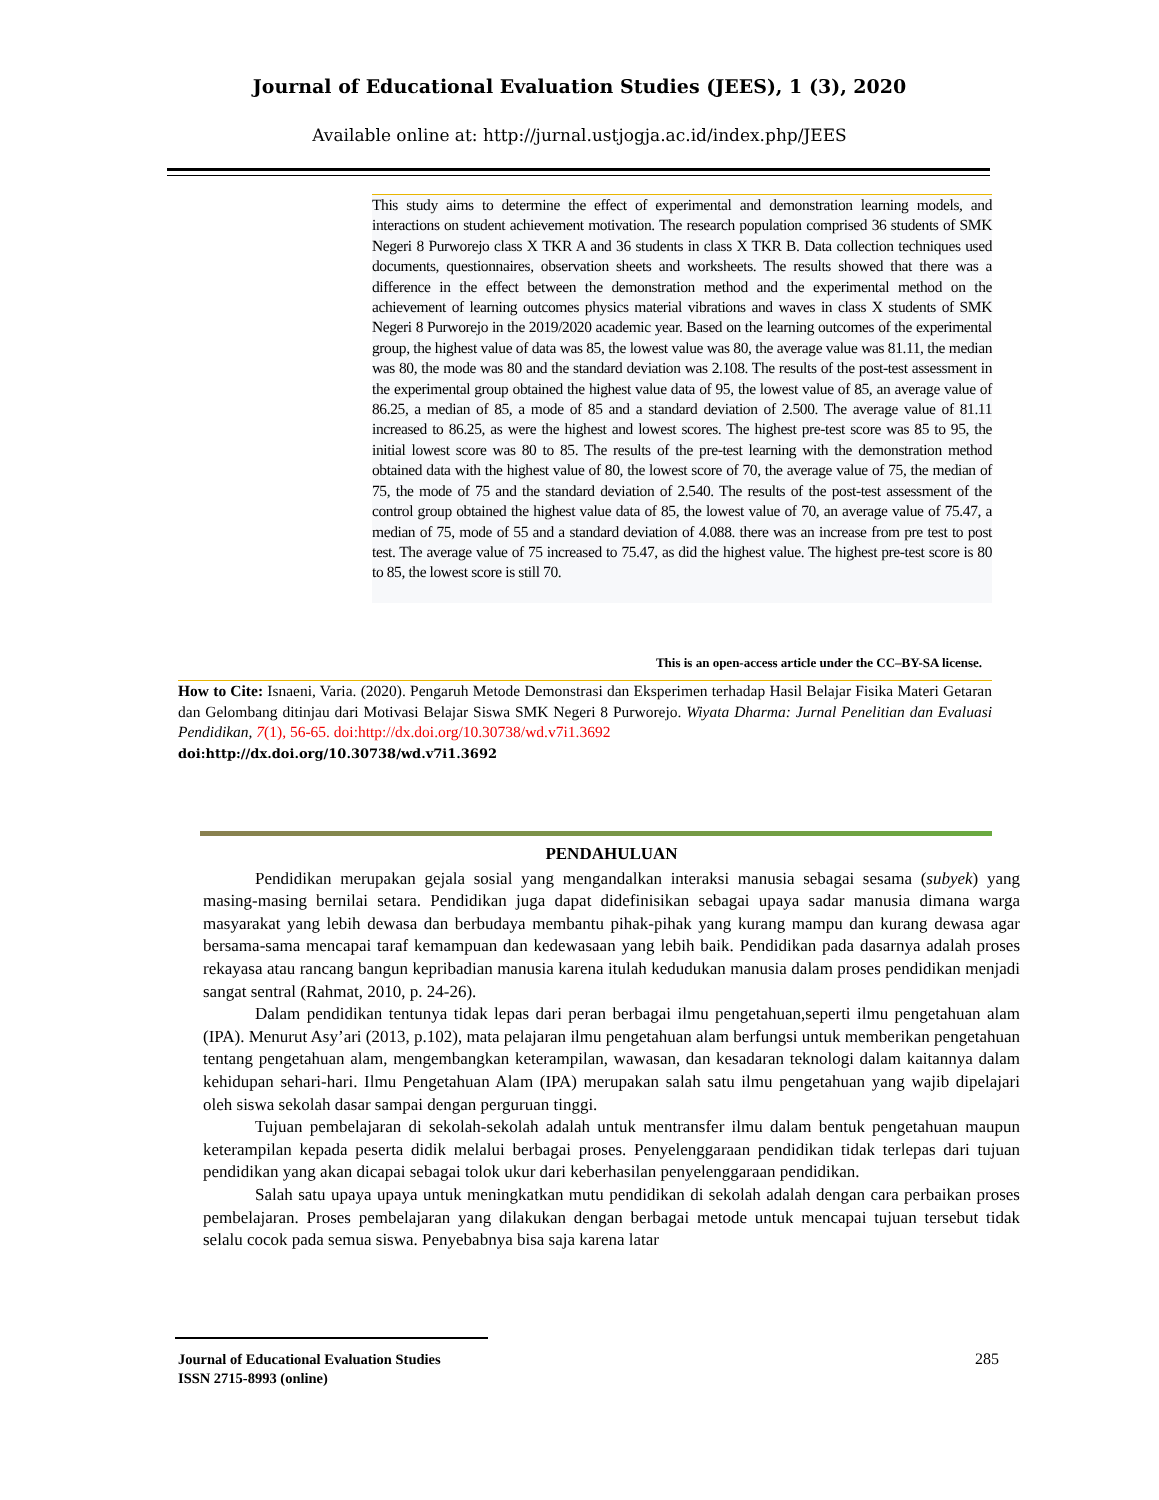Journal of Educational Evaluation Studies (JEES), 1 (3), 2020
Available online at: http://jurnal.ustjogja.ac.id/index.php/JEES
This study aims to determine the effect of experimental and demonstration learning models, and interactions on student achievement motivation. The research population comprised 36 students of SMK Negeri 8 Purworejo class X TKR A and 36 students in class X TKR B. Data collection techniques used documents, questionnaires, observation sheets and worksheets. The results showed that there was a difference in the effect between the demonstration method and the experimental method on the achievement of learning outcomes physics material vibrations and waves in class X students of SMK Negeri 8 Purworejo in the 2019/2020 academic year. Based on the learning outcomes of the experimental group, the highest value of data was 85, the lowest value was 80, the average value was 81.11, the median was 80, the mode was 80 and the standard deviation was 2.108. The results of the post-test assessment in the experimental group obtained the highest value data of 95, the lowest value of 85, an average value of 86.25, a median of 85, a mode of 85 and a standard deviation of 2.500. The average value of 81.11 increased to 86.25, as were the highest and lowest scores. The highest pre-test score was 85 to 95, the initial lowest score was 80 to 85. The results of the pre-test learning with the demonstration method obtained data with the highest value of 80, the lowest score of 70, the average value of 75, the median of 75, the mode of 75 and the standard deviation of 2.540. The results of the post-test assessment of the control group obtained the highest value data of 85, the lowest value of 70, an average value of 75.47, a median of 75, mode of 55 and a standard deviation of 4.088. there was an increase from pre test to post test. The average value of 75 increased to 75.47, as did the highest value. The highest pre-test score is 80 to 85, the lowest score is still 70.
This is an open-access article under the CC–BY-SA license.
How to Cite: Isnaeni, Varia. (2020). Pengaruh Metode Demonstrasi dan Eksperimen terhadap Hasil Belajar Fisika Materi Getaran dan Gelombang ditinjau dari Motivasi Belajar Siswa SMK Negeri 8 Purworejo. Wiyata Dharma: Jurnal Penelitian dan Evaluasi Pendidikan, 7(1), 56-65. doi:http://dx.doi.org/10.30738/wd.v7i1.3692
doi:http://dx.doi.org/10.30738/wd.v7i1.3692
PENDAHULUAN
Pendidikan merupakan gejala sosial yang mengandalkan interaksi manusia sebagai sesama (subyek) yang masing-masing bernilai setara. Pendidikan juga dapat didefinisikan sebagai upaya sadar manusia dimana warga masyarakat yang lebih dewasa dan berbudaya membantu pihak-pihak yang kurang mampu dan kurang dewasa agar bersama-sama mencapai taraf kemampuan dan kedewasaan yang lebih baik. Pendidikan pada dasarnya adalah proses rekayasa atau rancang bangun kepribadian manusia karena itulah kedudukan manusia dalam proses pendidikan menjadi sangat sentral (Rahmat, 2010, p. 24-26).
Dalam pendidikan tentunya tidak lepas dari peran berbagai ilmu pengetahuan,seperti ilmu pengetahuan alam (IPA). Menurut Asy’ari (2013, p.102), mata pelajaran ilmu pengetahuan alam berfungsi untuk memberikan pengetahuan tentang pengetahuan alam, mengembangkan keterampilan, wawasan, dan kesadaran teknologi dalam kaitannya dalam kehidupan sehari-hari. Ilmu Pengetahuan Alam (IPA) merupakan salah satu ilmu pengetahuan yang wajib dipelajari oleh siswa sekolah dasar sampai dengan perguruan tinggi.
Tujuan pembelajaran di sekolah-sekolah adalah untuk mentransfer ilmu dalam bentuk pengetahuan maupun keterampilan kepada peserta didik melalui berbagai proses. Penyelenggaraan pendidikan tidak terlepas dari tujuan pendidikan yang akan dicapai sebagai tolok ukur dari keberhasilan penyelenggaraan pendidikan.
Salah satu upaya upaya untuk meningkatkan mutu pendidikan di sekolah adalah dengan cara perbaikan proses pembelajaran. Proses pembelajaran yang dilakukan dengan berbagai metode untuk mencapai tujuan tersebut tidak selalu cocok pada semua siswa. Penyebabnya bisa saja karena latar
Journal of Educational Evaluation Studies
ISSN 2715-8993 (online)
285